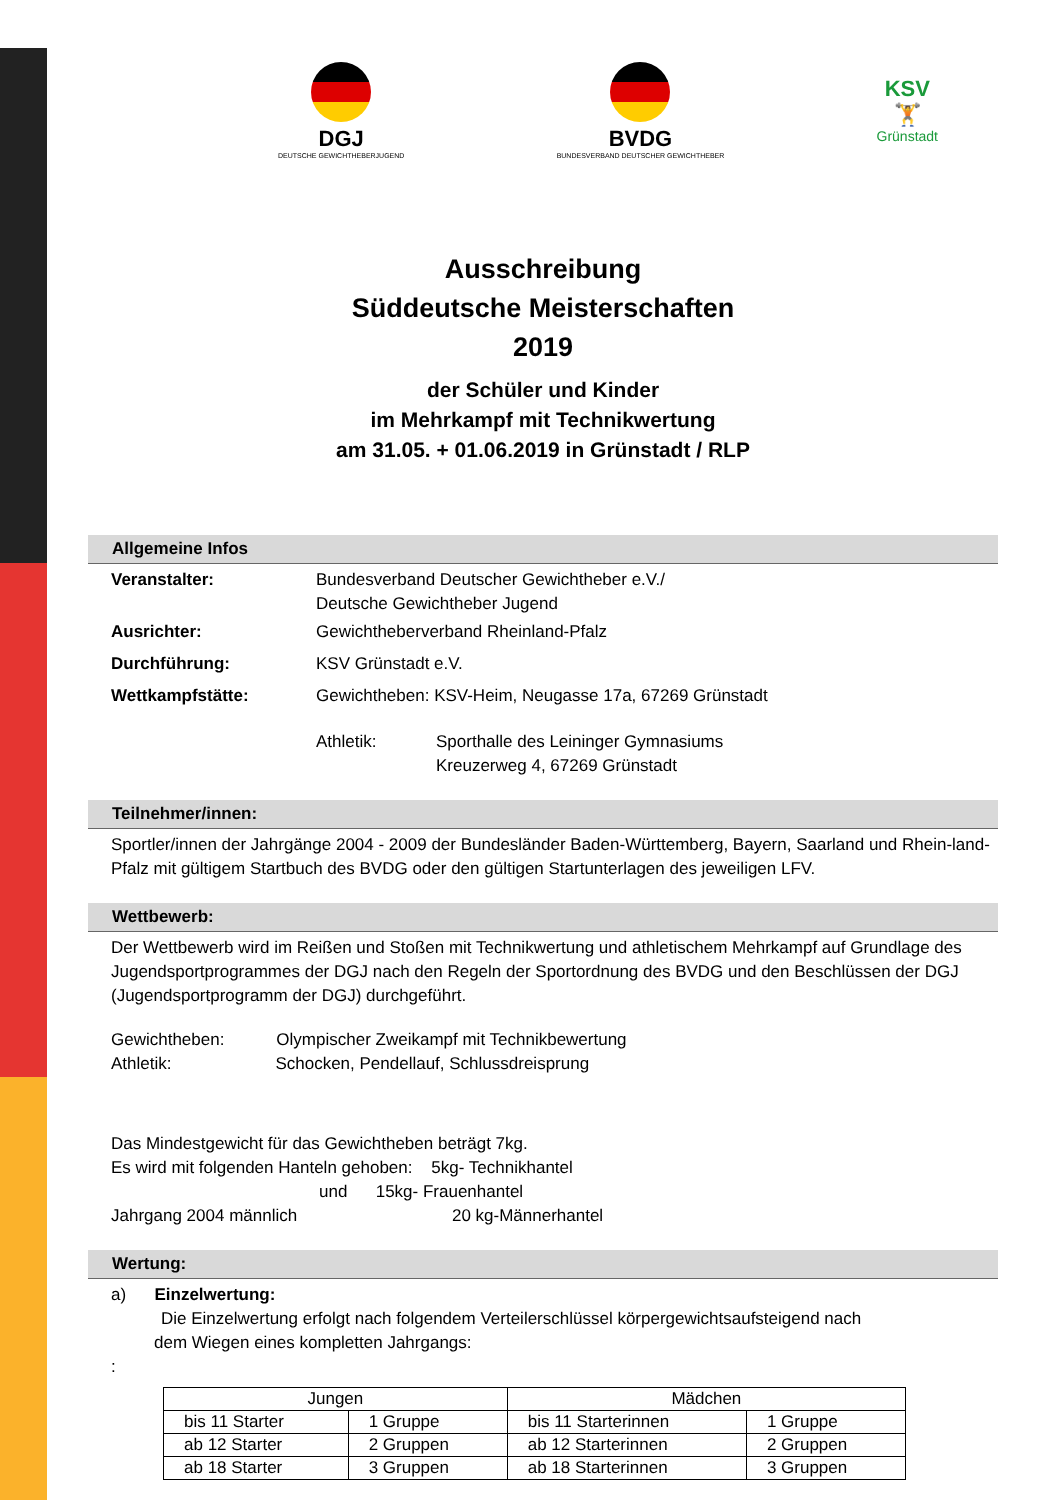DGJ
DEUTSCHE GEWICHTHEBERJUGEND
BVDG
BUNDESVERBAND DEUTSCHER GEWICHTHEBER
KSV
🏋
Grünstadt
Ausschreibung
Süddeutsche Meisterschaften
2019
der Schüler und Kinder
im Mehrkampf mit Technikwertung
am 31.05. + 01.06.2019 in Grünstadt / RLP
Allgemeine Infos
Veranstalter: Bundesverband Deutscher Gewichtheber e.V./
Deutsche Gewichtheber Jugend
Ausrichter: Gewichtheberverband Rheinland-Pfalz
Durchführung: KSV Grünstadt e.V.
Wettkampfstätte: Gewichtheben: KSV-Heim, Neugasse 17a, 67269 Grünstadt
Athletik: Sporthalle des Leininger Gymnasiums
Kreuzerweg 4, 67269 Grünstadt
Teilnehmer/innen:
Sportler/innen der Jahrgänge 2004 - 2009 der Bundesländer Baden-Württemberg, Bayern, Saarland und Rhein-land-Pfalz mit gültigem Startbuch des BVDG oder den gültigen Startunterlagen des jeweiligen LFV.
Wettbewerb:
Der Wettbewerb wird im Reißen und Stoßen mit Technikwertung und athletischem Mehrkampf auf Grundlage des Jugendsportprogrammes der DGJ nach den Regeln der Sportordnung des BVDG und den Beschlüssen der DGJ (Jugendsportprogramm der DGJ) durchgeführt.
Gewichtheben: Olympischer Zweikampf mit Technikbewertung
Athletik: Schocken, Pendellauf, Schlussdreisprung
Das Mindestgewicht für das Gewichtheben beträgt 7kg.
Es wird mit folgenden Hanteln gehoben: 5kg- Technikhantel
und 15kg- Frauenhantel
Jahrgang 2004 männlich 20 kg-Männerhantel
Wertung:
a) Einzelwertung:
Die Einzelwertung erfolgt nach folgendem Verteilerschlüssel körpergewichtsaufsteigend nach
dem Wiegen eines kompletten Jahrgangs:
:
| Jungen | | Mädchen | |
| --- | --- | --- | --- |
| bis 11 Starter | 1 Gruppe | bis 11 Starterinnen | 1 Gruppe |
| ab 12 Starter | 2 Gruppen | ab 12 Starterinnen | 2 Gruppen |
| ab 18 Starter | 3 Gruppen | ab 18 Starterinnen | 3 Gruppen |